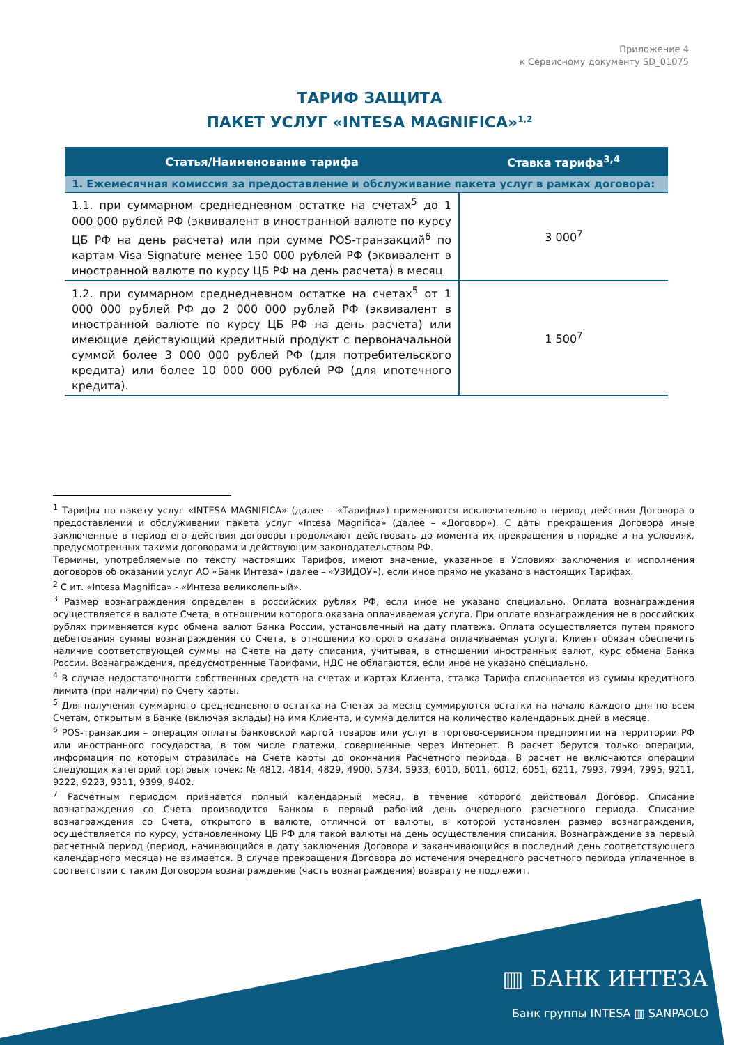Приложение 4
к Сервисному документу SD_01075
ТАРИФ ЗАЩИТА
ПАКЕТ УСЛУГ «INTESA MAGNIFICA»<sup>1,2</sup>
| Статья/Наименование тарифа | Ставка тарифа<sup>3,4</sup> |
| --- | --- |
| 1. Ежемесячная комиссия за предоставление и обслуживание пакета услуг в рамках договора: | |
| 1.1. при суммарном среднедневном остатке на счетах<sup>5</sup> до 1 000 000 рублей РФ (эквивалент в иностранной валюте по курсу ЦБ РФ на день расчета) или при сумме POS-транзакций<sup>6</sup> по картам Visa Signature менее 150 000 рублей РФ (эквивалент в иностранной валюте по курсу ЦБ РФ на день расчета) в месяц | 3 000<sup>7</sup> |
| 1.2. при суммарном среднедневном остатке на счетах<sup>5</sup> от 1 000 000 рублей РФ до 2 000 000 рублей РФ (эквивалент в иностранной валюте по курсу ЦБ РФ на день расчета) или имеющие действующий кредитный продукт с первоначальной суммой более 3 000 000 рублей РФ (для потребительского кредита) или более 10 000 000 рублей РФ (для ипотечного кредита). | 1 500<sup>7</sup> |
<sup>1</sup> Тарифы по пакету услуг «INTESA MAGNIFICA» (далее – «Тарифы») применяются исключительно в период действия Договора о предоставлении и обслуживании пакета услуг «Intesa Magnifica» (далее – «Договор»). С даты прекращения Договора иные заключенные в период его действия договоры продолжают действовать до момента их прекращения в порядке и на условиях, предусмотренных такими договорами и действующим законодательством РФ.
Термины, употребляемые по тексту настоящих Тарифов, имеют значение, указанное в Условиях заключения и исполнения договоров об оказании услуг АО «Банк Интеза» (далее – «УЗИДОУ»), если иное прямо не указано в настоящих Тарифах.
<sup>2</sup> С ит. «Intesa Magnifica» - «Интеза великолепный».
<sup>3</sup> Размер вознаграждения определен в российских рублях РФ, если иное не указано специально. Оплата вознаграждения осуществляется в валюте Счета, в отношении которого оказана оплачиваемая услуга. При оплате вознаграждения не в российских рублях применяется курс обмена валют Банка России, установленный на дату платежа. Оплата осуществляется путем прямого дебетования суммы вознаграждения со Счета, в отношении которого оказана оплачиваемая услуга. Клиент обязан обеспечить наличие соответствующей суммы на Счете на дату списания, учитывая, в отношении иностранных валют, курс обмена Банка России. Вознаграждения, предусмотренные Тарифами, НДС не облагаются, если иное не указано специально.
<sup>4</sup> В случае недостаточности собственных средств на счетах и картах Клиента, ставка Тарифа списывается из суммы кредитного лимита (при наличии) по Счету карты.
<sup>5</sup> Для получения суммарного среднедневного остатка на Счетах за месяц суммируются остатки на начало каждого дня по всем Счетам, открытым в Банке (включая вклады) на имя Клиента, и сумма делится на количество календарных дней в месяце.
<sup>6</sup> POS-транзакция – операция оплаты банковской картой товаров или услуг в торгово-сервисном предприятии на территории РФ или иностранного государства, в том числе платежи, совершенные через Интернет. В расчет берутся только операции, информация по которым отразилась на Счете карты до окончания Расчетного периода. В расчет не включаются операции следующих категорий торговых точек: № 4812, 4814, 4829, 4900, 5734, 5933, 6010, 6011, 6012, 6051, 6211, 7993, 7994, 7995, 9211, 9222, 9223, 9311, 9399, 9402.
<sup>7</sup> Расчетным периодом признается полный календарный месяц, в течение которого действовал Договор. Списание вознаграждения со Счета производится Банком в первый рабочий день очередного расчетного периода. Списание вознаграждения со Счета, открытого в валюте, отличной от валюты, в которой установлен размер вознаграждения, осуществляется по курсу, установленному ЦБ РФ для такой валюты на день осуществления списания. Вознаграждение за первый расчетный период (период, начинающийся в дату заключения Договора и заканчивающийся в последний день соответствующего календарного месяца) не взимается. В случае прекращения Договора до истечения очередного расчетного периода уплаченное в соответствии с таким Договором вознаграждение (часть вознаграждения) возврату не подлежит.
▥ БАНК ИНТЕЗА
Банк группы INTESA ▥ SANPAOLO